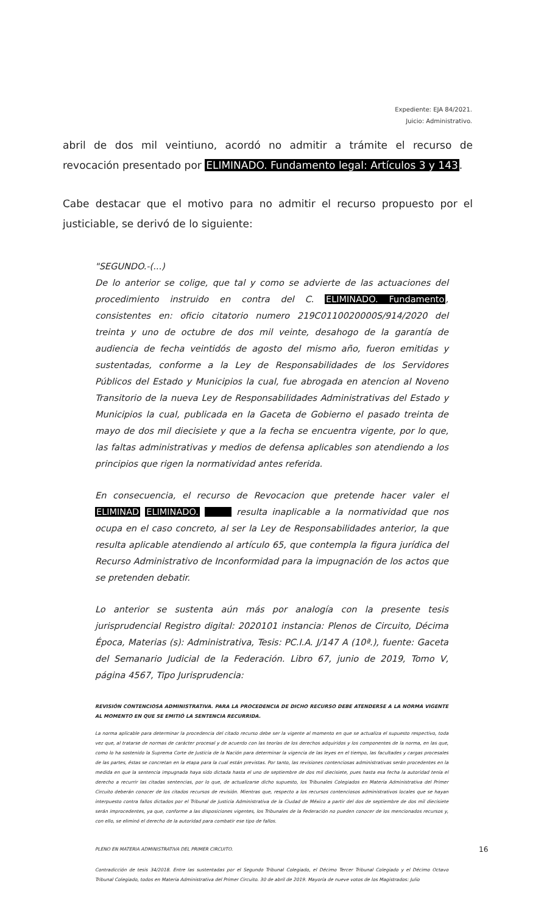Expediente: EJA 84/2021.
Juicio: Administrativo.
abril de dos mil veintiuno, acordó no admitir a trámite el recurso de revocación presentado por ELIMINADO. Fundamento legal: Artículos 3 y 143.
Cabe destacar que el motivo para no admitir el recurso propuesto por el justiciable, se derivó de lo siguiente:
"SEGUNDO.-(...)
De lo anterior se colige, que tal y como se advierte de las actuaciones del procedimiento instruido en contra del C. ELIMINADO. Fundamento, consistentes en: oficio citatorio numero 219C0110020000S/914/2020 del treinta y uno de octubre de dos mil veinte, desahogo de la garantía de audiencia de fecha veintidós de agosto del mismo año, fueron emitidas y sustentadas, conforme a la Ley de Responsabilidades de los Servidores Públicos del Estado y Municipios la cual, fue abrogada en atencion al Noveno Transitorio de la nueva Ley de Responsabilidades Administrativas del Estado y Municipios la cual, publicada en la Gaceta de Gobierno el pasado treinta de mayo de dos mil diecisiete y que a la fecha se encuentra vigente, por lo que, las faltas administrativas y medios de defensa aplicables son atendiendo a los principios que rigen la normatividad antes referida.
En consecuencia, el recurso de Revocacion que pretende hacer valer el ELIMINAD ELIMINADO. resulta inaplicable a la normatividad que nos ocupa en el caso concreto, al ser la Ley de Responsabilidades anterior, la que resulta aplicable atendiendo al artículo 65, que contempla la figura jurídica del Recurso Administrativo de Inconformidad para la impugnación de los actos que se pretenden debatir.
Lo anterior se sustenta aún más por analogía con la presente tesis jurisprudencial Registro digital: 2020101 instancia: Plenos de Circuito, Décima Época, Materias (s): Administrativa, Tesis: PC.I.A. J/147 A (10ª.), fuente: Gaceta del Semanario Judicial de la Federación. Libro 67, junio de 2019, Tomo V, página 4567, Tipo Jurisprudencia:
REVISIÓN CONTENCIOSA ADMINISTRATIVA. PARA LA PROCEDENCIA DE DICHO RECURSO DEBE ATENDERSE A LA NORMA VIGENTE AL MOMENTO EN QUE SE EMITIÓ LA SENTENCIA RECURRIDA.
La norma aplicable para determinar la procedencia del citado recurso debe ser la vigente al momento en que se actualiza el supuesto respectivo, toda vez que, al tratarse de normas de carácter procesal y de acuerdo con las teorías de los derechos adquiridos y los componentes de la norma, en las que, como lo ha sostenido la Suprema Corte de Justicia de la Nación para determinar la vigencia de las leyes en el tiempo, las facultades y cargas procesales de las partes, éstas se concretan en la etapa para la cual están previstas. Por tanto, las revisiones contenciosas administrativas serán procedentes en la medida en que la sentencia impugnada haya sido dictada hasta el uno de septiembre de dos mil diecisiete, pues hasta esa fecha la autoridad tenía el derecho a recurrir las citadas sentencias, por lo que, de actualizarse dicho supuesto, los Tribunales Colegiados en Materia Administrativa del Primer Circuito deberán conocer de los citados recursos de revisión. Mientras que, respecto a los recursos contenciosos administrativos locales que se hayan interpuesto contra fallos dictados por el Tribunal de Justicia Administrativa de la Ciudad de México a partir del dos de septiembre de dos mil diecisiete serán improcedentes, ya que, conforme a las disposiciones vigentes, los Tribunales de la Federación no pueden conocer de los mencionados recursos y, con ello, se eliminó el derecho de la autoridad para combatir ese tipo de fallos.
PLENO EN MATERIA ADMINISTRATIVA DEL PRIMER CIRCUITO.
Contradicción de tesis 34/2018. Entre las sustentadas por el Segundo Tribunal Colegiado, el Décimo Tercer Tribunal Colegiado y el Décimo Octavo Tribunal Colegiado, todos en Materia Administrativa del Primer Circuito. 30 de abril de 2019. Mayoría de nueve votos de los Magistrados: Julio
16